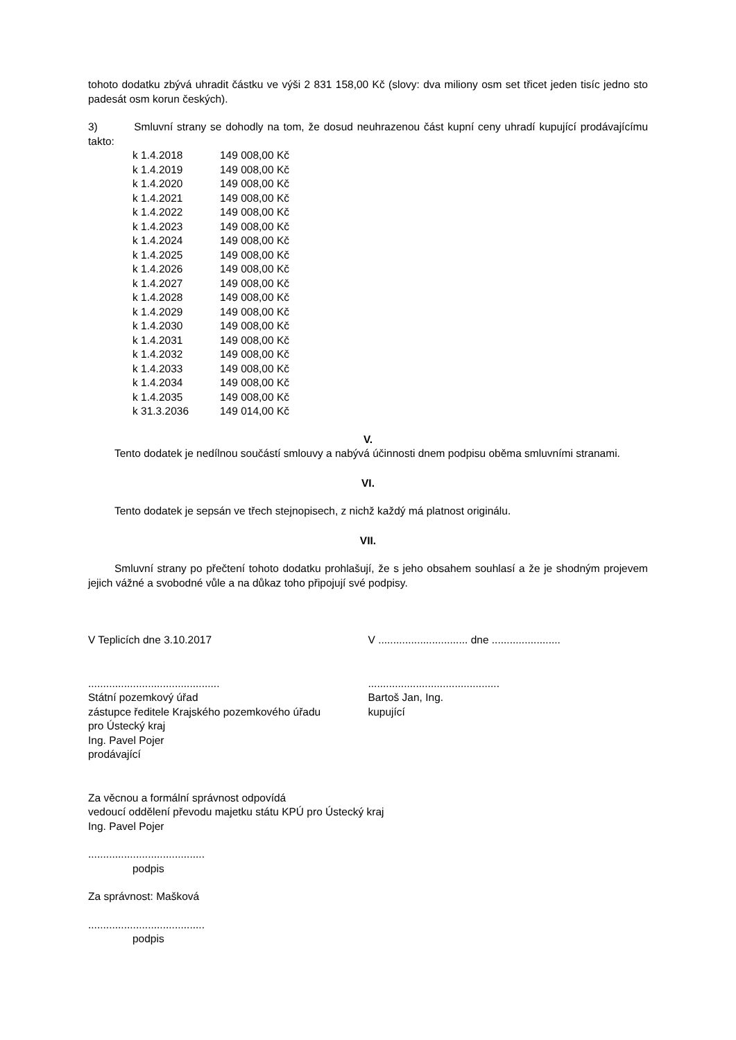tohoto dodatku zbývá uhradit částku ve výši 2 831 158,00 Kč (slovy: dva miliony osm set třicet jeden tisíc jedno sto padesát osm korun českých).
3) Smluvní strany se dohodly na tom, že dosud neuhrazenou část kupní ceny uhradí kupující prodávajícímu takto:
| k 1.4.2018 | 149 008,00 Kč |
| k 1.4.2019 | 149 008,00 Kč |
| k 1.4.2020 | 149 008,00 Kč |
| k 1.4.2021 | 149 008,00 Kč |
| k 1.4.2022 | 149 008,00 Kč |
| k 1.4.2023 | 149 008,00 Kč |
| k 1.4.2024 | 149 008,00 Kč |
| k 1.4.2025 | 149 008,00 Kč |
| k 1.4.2026 | 149 008,00 Kč |
| k 1.4.2027 | 149 008,00 Kč |
| k 1.4.2028 | 149 008,00 Kč |
| k 1.4.2029 | 149 008,00 Kč |
| k 1.4.2030 | 149 008,00 Kč |
| k 1.4.2031 | 149 008,00 Kč |
| k 1.4.2032 | 149 008,00 Kč |
| k 1.4.2033 | 149 008,00 Kč |
| k 1.4.2034 | 149 008,00 Kč |
| k 1.4.2035 | 149 008,00 Kč |
| k 31.3.2036 | 149 014,00 Kč |
V.
Tento dodatek je nedílnou součástí smlouvy a nabývá účinnosti dnem podpisu oběma smluvními stranami.
VI.
Tento dodatek je sepsán ve třech stejnopisech, z nichž každý má platnost originálu.
VII.
Smluvní strany po přečtení tohoto dodatku prohlašují, že s jeho obsahem souhlasí a že je shodným projevem jejich vážné a svobodné vůle a na důkaz toho připojují své podpisy.
V Teplicích dne 3.10.2017 V .............................. dne .......................
............................................
Státní pozemkový úřad
zástupce ředitele Krajského pozemkového úřadu
pro Ústecký kraj
Ing. Pavel Pojer
prodávající
............................................
Bartoš Jan, Ing.
kupující
Za věcnou a formální správnost odpovídá
vedoucí oddělení převodu majetku státu KPÚ pro Ústecký kraj
Ing. Pavel Pojer
.......................................
podpis
Za správnost: Mašková
.......................................
podpis